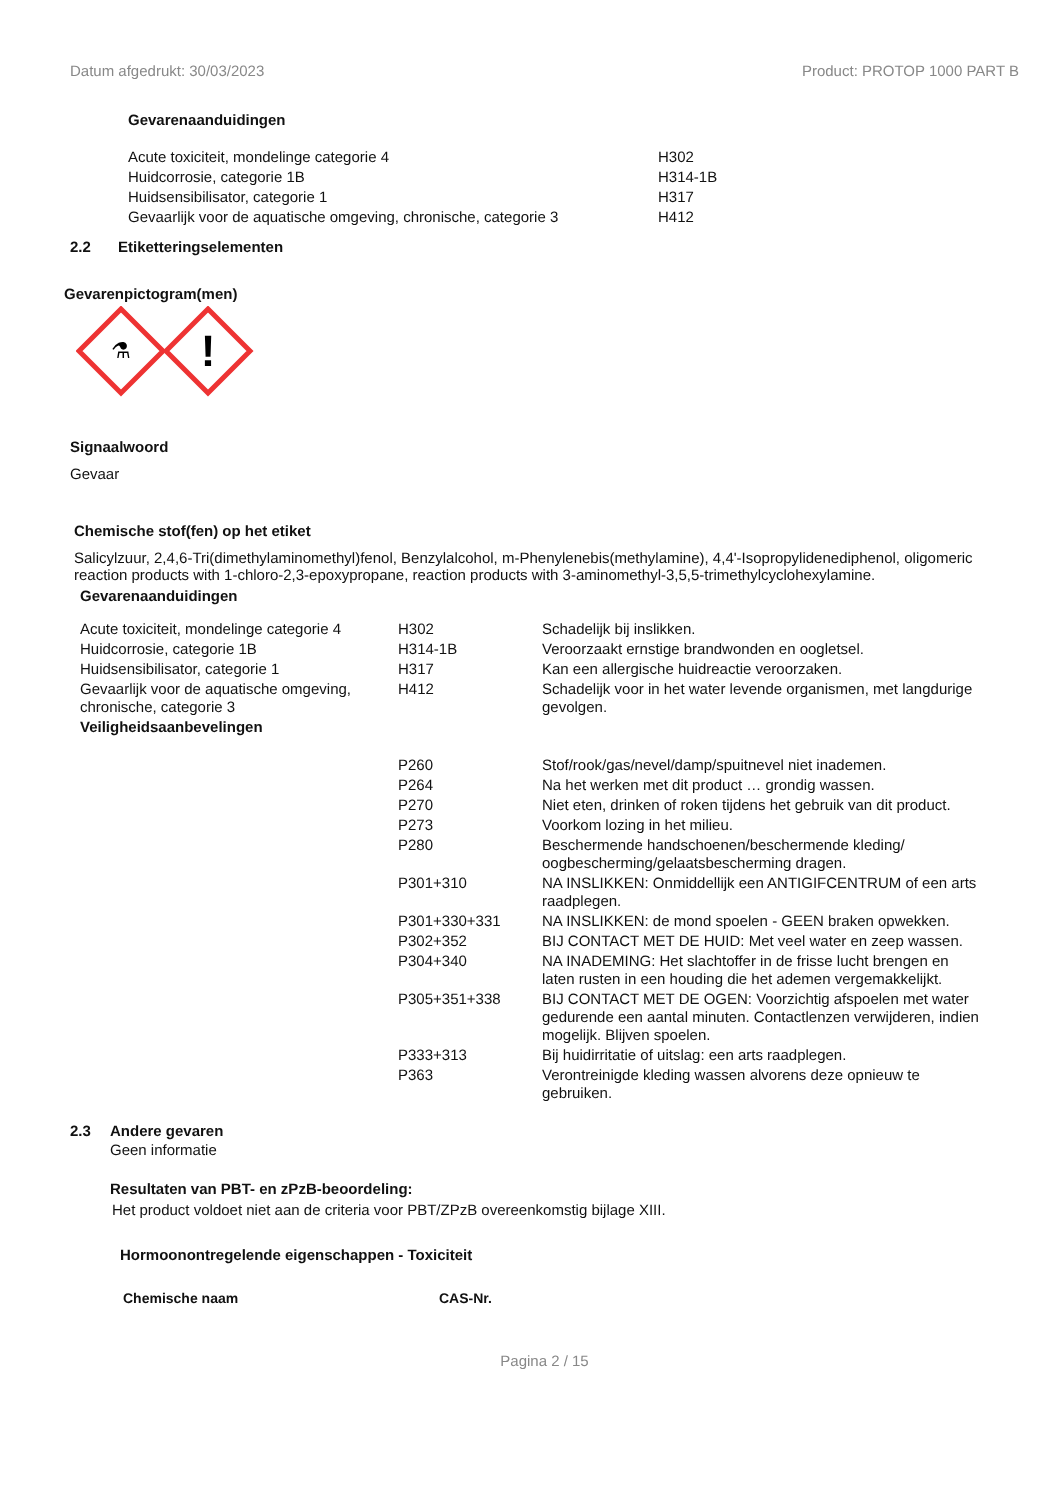Datum afgedrukt: 30/03/2023 Product: PROTOP 1000 PART B
Gevarenaanduidingen
| Acute toxiciteit, mondelinge categorie 4 | H302 |
| Huidcorrosie, categorie 1B | H314-1B |
| Huidsensibilisator, categorie 1 | H317 |
| Gevaarlijk voor de aquatische omgeving, chronische, categorie 3 | H412 |
2.2 Etiketteringselementen
Gevarenpictogram(men)
⚗
!
Signaalwoord
Gevaar
Chemische stof(fen) op het etiket
Salicylzuur, 2,4,6-Tri(dimethylaminomethyl)fenol, Benzylalcohol, m-Phenylenebis(methylamine), 4,4'-Isopropylidenediphenol, oligomeric reaction products with 1-chloro-2,3-epoxypropane, reaction products with 3-aminomethyl-3,5,5-trimethylcyclohexylamine.
Gevarenaanduidingen
| Acute toxiciteit, mondelinge categorie 4 | H302 | Schadelijk bij inslikken. |
| Huidcorrosie, categorie 1B | H314-1B | Veroorzaakt ernstige brandwonden en oogletsel. |
| Huidsensibilisator, categorie 1 | H317 | Kan een allergische huidreactie veroorzaken. |
| Gevaarlijk voor de aquatische omgeving, chronische, categorie 3 | H412 | Schadelijk voor in het water levende organismen, met langdurige gevolgen. |
| Veiligheidsaanbevelingen | | |
| | P260 | Stof/rook/gas/nevel/damp/spuitnevel niet inademen. |
| | P264 | Na het werken met dit product … grondig wassen. |
| | P270 | Niet eten, drinken of roken tijdens het gebruik van dit product. |
| | P273 | Voorkom lozing in het milieu. |
| | P280 | Beschermende handschoenen/beschermende kleding/ oogbescherming/gelaatsbescherming dragen. |
| | P301+310 | NA INSLIKKEN: Onmiddellijk een ANTIGIFCENTRUM of een arts raadplegen. |
| | P301+330+331 | NA INSLIKKEN: de mond spoelen - GEEN braken opwekken. |
| | P302+352 | BIJ CONTACT MET DE HUID: Met veel water en zeep wassen. |
| | P304+340 | NA INADEMING: Het slachtoffer in de frisse lucht brengen en laten rusten in een houding die het ademen vergemakkelijkt. |
| | P305+351+338 | BIJ CONTACT MET DE OGEN: Voorzichtig afspoelen met water gedurende een aantal minuten. Contactlenzen verwijderen, indien mogelijk. Blijven spoelen. |
| | P333+313 | Bij huidirritatie of uitslag: een arts raadplegen. |
| | P363 | Verontreinigde kleding wassen alvorens deze opnieuw te gebruiken. |
2.3 Andere gevaren
Geen informatie
Resultaten van PBT- en zPzB-beoordeling:
Het product voldoet niet aan de criteria voor PBT/ZPzB overeenkomstig bijlage XIII.
Hormoonontregelende eigenschappen - Toxiciteit
| Chemische naam | CAS-Nr. |
| --- | --- |
Pagina 2 / 15